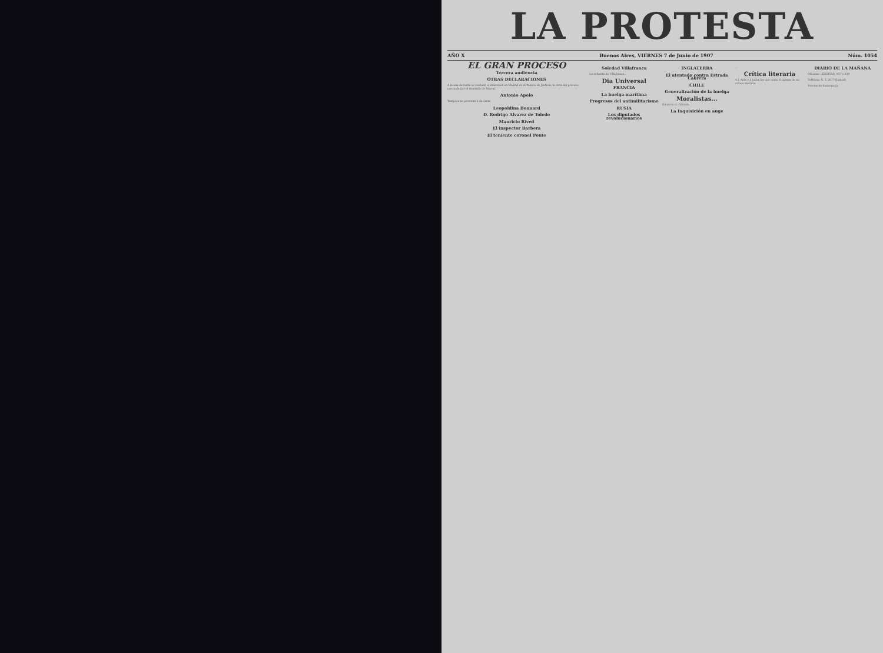LA PROTESTA
AÑO X Buenos Aires, VIERNES 7 de Junio de 1907 Núm. 1054
EL GRAN PROCESO
Tercera audiencia
OTRAS DECLARACIONES
A la una de tarde se reanudó el miércoles en Madrid en el Palacio de Justicia, la vista del proceso instruido por el atentado de Morral.
Antonio Apolo
Tampoco se presentó á declarar.
Leopoldina Bonnard
D. Rodrigo Alvarez de Toledo
Mauricio Rived
El inspector Barbera
El teniente coronel Ponte
Soledad Villafranca
La señorita de Villafranca...
Dia Universal
FRANCIA
La huelga marítima
Progresos del antimilitarismo
RUSIA
Los diputados revolucionarios
INGLATERRA
El atentado contra Estrada Cabrera
CHILE
Generalización de la huelga
Moralistas...
Eduardo G. Gilimón.
La Inquisición en auge
...
Crítica literaria
A J. Arás y á todos los que como él opinan de mi crítica literaria.
DIARIO DE LA MAÑANA
Oficinas: LIBERTAD, 837 y 839
Teléfono: U. T. 2077 (Juncal)
Precios de Suscripción